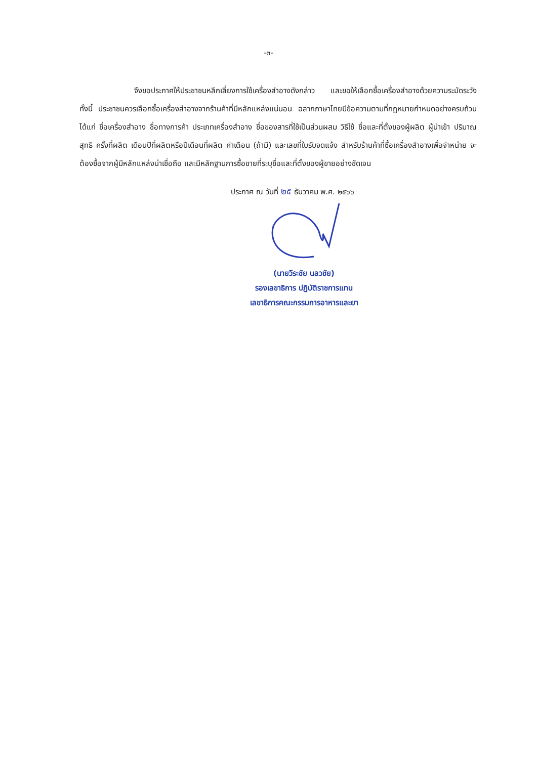-๓-
จึงขอประกาศให้ประชาชนหลีกเลี่ยงการใช้เครื่องสำอางดังกล่าว และขอให้เลือกซื้อเครื่องสำอางด้วยความระมัดระวัง ทั้งนี้ ประชาชนควรเลือกซื้อเครื่องสำอางจากร้านค้าที่มีหลักแหล่งแน่นอน ฉลากภาษาไทยมีข้อความตามที่กฎหมายกำหนดอย่างครบถ้วน ได้แก่ ชื่อเครื่องสำอาง ชื่อทางการค้า ประเภทเครื่องสำอาง ชื่อของสารที่ใช้เป็นส่วนผสม วิธีใช้ ชื่อและที่ตั้งของผู้ผลิต ผู้นำเข้า ปริมาณสุทธิ ครั้งที่ผลิต เดือนปีที่ผลิตหรือปีเดือนที่ผลิต คำเตือน (ถ้ามี) และเลขที่ใบรับจดแจ้ง สำหรับร้านค้าที่ซื้อเครื่องสำอางเพื่อจำหน่าย จะต้องซื้อจากผู้มีหลักแหล่งน่าเชื่อถือ และมีหลักฐานการซื้อขายที่ระบุชื่อและที่ตั้งของผู้ขายอย่างชัดเจน
ประกาศ ณ วันที่ ๒๕ ธันวาคม พ.ศ. ๒๕๖๖
(นายวีระชัย นลวชัย)
รองเลขาธิการ ปฏิบัติราชการแทน
เลขาธิการคณะกรรมการอาหารและยา